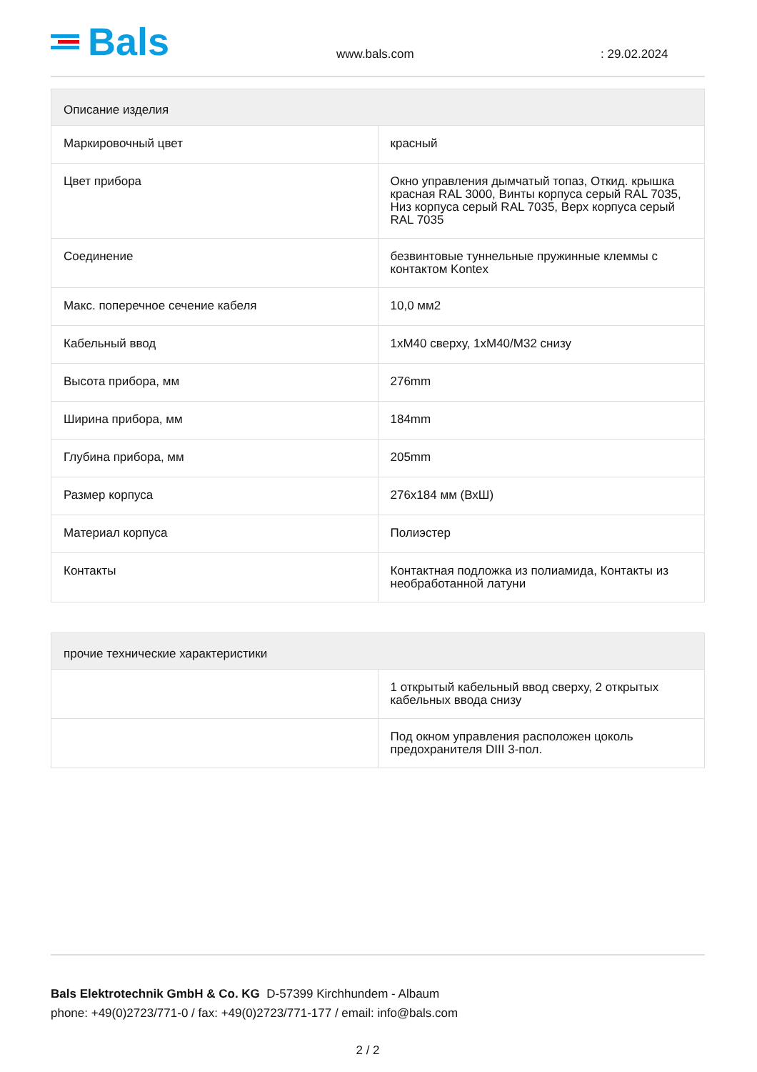Bals
www.bals.com
: 29.02.2024
| Описание изделия | |
| --- | --- |
| Маркировочный цвет | красный |
| Цвет прибора | Окно управления дымчатый топаз, Откид. крышка красная RAL 3000, Винты корпуса серый RAL 7035, Низ корпуса серый RAL 7035, Верх корпуса серый RAL 7035 |
| Соединение | безвинтовые туннельные пружинные клеммы с контактом Kontex |
| Макс. поперечное сечение кабеля | 10,0 мм2 |
| Кабельный ввод | 1xM40 сверху, 1xM40/M32 снизу |
| Высота прибора, мм | 276mm |
| Ширина прибора, мм | 184mm |
| Глубина прибора, мм | 205mm |
| Размер корпуса | 276x184 мм (ВхШ) |
| Материал корпуса | Полиэстер |
| Контакты | Контактная подложка из полиамида, Контакты из необработанной латуни |
| прочие технические характеристики | |
| --- | --- |
| | 1 открытый кабельный ввод сверху, 2 открытых кабельных ввода снизу |
| | Под окном управления расположен цоколь предохранителя DIII 3-пол. |
Bals Elektrotechnik GmbH & Co. KG D-57399 Kirchhundem - Albaum
phone: +49(0)2723/771-0 / fax: +49(0)2723/771-177 / email: info@bals.com
2 / 2